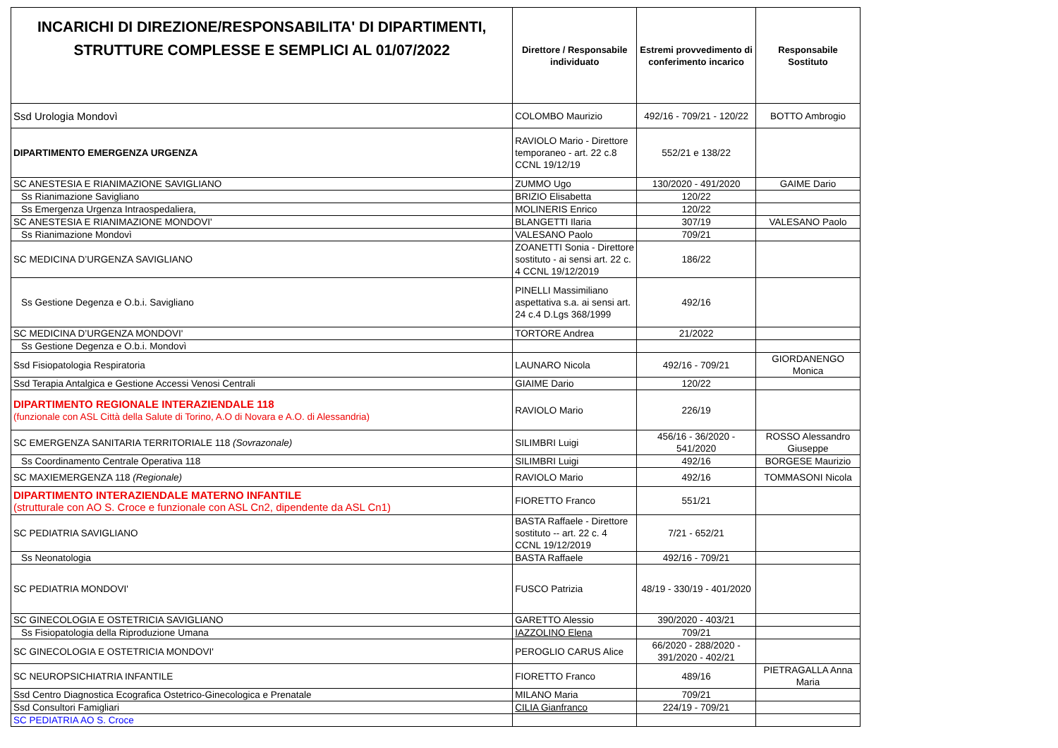| INCARICHI DI DIREZIONE/RESPONSABILITA' DI DIPARTIMENTI, STRUTTURE COMPLESSE E SEMPLICI AL 01/07/2022 | Direttore / Responsabile individuato | Estremi provvedimento di conferimento incarico | Responsabile Sostituto |
| --- | --- | --- | --- |
| Ssd Urologia Mondovì | COLOMBO Maurizio | 492/16 - 709/21 - 120/22 | BOTTO Ambrogio |
| DIPARTIMENTO EMERGENZA URGENZA | RAVIOLO Mario - Direttore temporaneo - art. 22 c.8 CCNL 19/12/19 | 552/21 e 138/22 | |
| SC ANESTESIA E RIANIMAZIONE SAVIGLIANO | ZUMMO Ugo | 130/2020 - 491/2020 | GAIME Dario |
| Ss Rianimazione Savigliano | BRIZIO Elisabetta | 120/22 | |
| Ss Emergenza Urgenza Intraospedaliera, | MOLINERIS Enrico | 120/22 | |
| SC ANESTESIA E RIANIMAZIONE MONDOVI' | BLANGETTI Ilaria | 307/19 | VALESANO Paolo |
| Ss Rianimazione Mondovì | VALESANO Paolo | 709/21 | |
| SC MEDICINA D’URGENZA SAVIGLIANO | ZOANETTI Sonia - Direttore sostituto - ai sensi art. 22 c. 4 CCNL 19/12/2019 | 186/22 | |
| Ss Gestione Degenza e O.b.i. Savigliano | PINELLI Massimiliano aspettativa s.a. ai sensi art. 24 c.4 D.Lgs 368/1999 | 492/16 | |
| SC MEDICINA D’URGENZA MONDOVI' | TORTORE Andrea | 21/2022 | |
| Ss Gestione Degenza e O.b.i. Mondovì | | | |
| Ssd Fisiopatologia Respiratoria | LAUNARO Nicola | 492/16 - 709/21 | GIORDANENGO Monica |
| Ssd Terapia Antalgica e Gestione Accessi Venosi Centrali | GIAIME Dario | 120/22 | |
| DIPARTIMENTO REGIONALE INTERAZIENDALE 118 (funzionale con ASL Città della Salute di Torino, A.O di Novara e A.O. di Alessandria) | RAVIOLO Mario | 226/19 | |
| SC EMERGENZA SANITARIA TERRITORIALE 118 (Sovrazonale) | SILIMBRI Luigi | 456/16 - 36/2020 - 541/2020 | ROSSO Alessandro Giuseppe |
| Ss Coordinamento Centrale Operativa 118 | SILIMBRI Luigi | 492/16 | BORGESE Maurizio |
| SC MAXIEMERGENZA 118 (Regionale) | RAVIOLO Mario | 492/16 | TOMMASONI Nicola |
| DIPARTIMENTO INTERAZIENDALE MATERNO INFANTILE (strutturale con AO S. Croce e funzionale con ASL Cn2, dipendente da ASL Cn1) | FIORETTO Franco | 551/21 | |
| SC PEDIATRIA SAVIGLIANO | BASTA Raffaele - Direttore sostituto -- art. 22 c. 4 CCNL 19/12/2019 | 7/21 - 652/21 | |
| Ss Neonatologia | BASTA Raffaele | 492/16 - 709/21 | |
| SC PEDIATRIA MONDOVI' | FUSCO Patrizia | 48/19 - 330/19 - 401/2020 | |
| SC GINECOLOGIA E OSTETRICIA SAVIGLIANO | GARETTO Alessio | 390/2020 - 403/21 | |
| Ss Fisiopatologia della Riproduzione Umana | IAZZOLINO Elena | 709/21 | |
| SC GINECOLOGIA E OSTETRICIA MONDOVI' | PEROGLIO CARUS Alice | 66/2020 - 288/2020 - 391/2020 - 402/21 | |
| SC NEUROPSICHIATRIA INFANTILE | FIORETTO Franco | 489/16 | PIETRAGALLA Anna Maria |
| Ssd Centro Diagnostica Ecografica Ostetrico-Ginecologica e Prenatale | MILANO Maria | 709/21 | |
| Ssd Consultori Famigliari | CILIA Gianfranco | 224/19 - 709/21 | |
| SC PEDIATRIA AO S. Croce | | | |